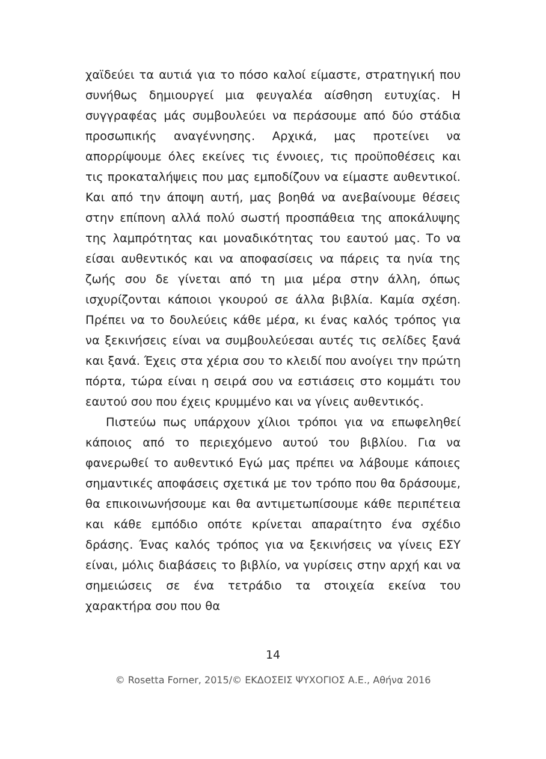χαϊδεύει τα αυτιά για το πόσο καλοί είμαστε, στρατηγική που συνήθως δημιουργεί μια φευγαλέα αίσθηση ευτυχίας. Η συγγραφέας μάς συμβουλεύει να περάσουμε από δύο στάδια προσωπικής αναγέννησης. Αρχικά, μας προτείνει να απορρίψουμε όλες εκείνες τις έννοιες, τις προϋποθέσεις και τις προκαταλήψεις που μας εμποδίζουν να είμαστε αυθεντικοί. Και από την άποψη αυτή, μας βοηθά να ανεβαίνουμε θέσεις στην επίπονη αλλά πολύ σωστή προσπάθεια της αποκάλυψης της λαμπρότητας και μοναδικότητας του εαυτού μας. Το να είσαι αυθεντικός και να αποφασίσεις να πάρεις τα ηνία της ζωής σου δε γίνεται από τη μια μέρα στην άλλη, όπως ισχυρίζονται κάποιοι γκουρού σε άλλα βιβλία. Καμία σχέση. Πρέπει να το δουλεύεις κάθε μέρα, κι ένας καλός τρόπος για να ξεκινήσεις είναι να συμβουλεύεσαι αυτές τις σελίδες ξανά και ξανά. Έχεις στα χέρια σου το κλειδί που ανοίγει την πρώτη πόρτα, τώρα είναι η σειρά σου να εστιάσεις στο κομμάτι του εαυτού σου που έχεις κρυμμένο και να γίνεις αυθεντικός.
Πιστεύω πως υπάρχουν χίλιοι τρόποι για να επωφεληθεί κάποιος από το περιεχόμενο αυτού του βιβλίου. Για να φανερωθεί το αυθεντικό Εγώ μας πρέπει να λάβουμε κάποιες σημαντικές αποφάσεις σχετικά με τον τρόπο που θα δράσουμε, θα επικοινωνήσουμε και θα αντιμετωπίσουμε κάθε περιπέτεια και κάθε εμπόδιο οπότε κρίνεται απαραίτητο ένα σχέδιο δράσης. Ένας καλός τρόπος για να ξεκινήσεις να γίνεις ΕΣΥ είναι, μόλις διαβάσεις το βιβλίο, να γυρίσεις στην αρχή και να σημειώσεις σε ένα τετράδιο τα στοιχεία εκείνα του χαρακτήρα σου που θα
14
© Rosetta Forner, 2015/© ΕΚΔΟΣΕΙΣ ΨΥΧΟΓΙΟΣ Α.Ε., Αθήνα 2016